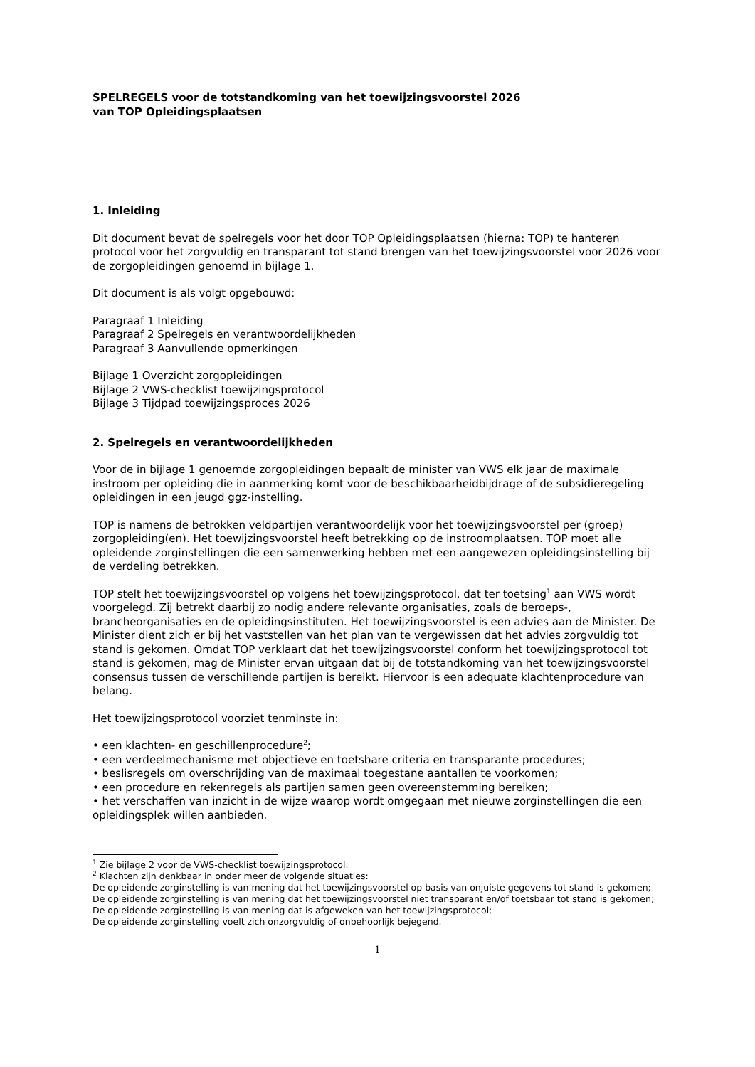SPELREGELS voor de totstandkoming van het toewijzingsvoorstel 2026
van TOP Opleidingsplaatsen
1. Inleiding
Dit document bevat de spelregels voor het door TOP Opleidingsplaatsen (hierna: TOP) te hanteren protocol voor het zorgvuldig en transparant tot stand brengen van het toewijzingsvoorstel voor 2026 voor de zorgopleidingen genoemd in bijlage 1.
Dit document is als volgt opgebouwd:
Paragraaf 1 Inleiding
Paragraaf 2 Spelregels en verantwoordelijkheden
Paragraaf 3 Aanvullende opmerkingen
Bijlage 1 Overzicht zorgopleidingen
Bijlage 2 VWS-checklist toewijzingsprotocol
Bijlage 3 Tijdpad toewijzingsproces 2026
2. Spelregels en verantwoordelijkheden
Voor de in bijlage 1 genoemde zorgopleidingen bepaalt de minister van VWS elk jaar de maximale instroom per opleiding die in aanmerking komt voor de beschikbaarheidbijdrage of de subsidieregeling opleidingen in een jeugd ggz-instelling.
TOP is namens de betrokken veldpartijen verantwoordelijk voor het toewijzingsvoorstel per (groep) zorgopleiding(en). Het toewijzingsvoorstel heeft betrekking op de instroomplaatsen. TOP moet alle opleidende zorginstellingen die een samenwerking hebben met een aangewezen opleidingsinstelling bij de verdeling betrekken.
TOP stelt het toewijzingsvoorstel op volgens het toewijzingsprotocol, dat ter toetsing<sup>1</sup> aan VWS wordt voorgelegd. Zij betrekt daarbij zo nodig andere relevante organisaties, zoals de beroeps-, brancheorganisaties en de opleidingsinstituten. Het toewijzingsvoorstel is een advies aan de Minister. De Minister dient zich er bij het vaststellen van het plan van te vergewissen dat het advies zorgvuldig tot stand is gekomen. Omdat TOP verklaart dat het toewijzingsvoorstel conform het toewijzingsprotocol tot stand is gekomen, mag de Minister ervan uitgaan dat bij de totstandkoming van het toewijzingsvoorstel consensus tussen de verschillende partijen is bereikt. Hiervoor is een adequate klachtenprocedure van belang.
Het toewijzingsprotocol voorziet tenminste in:
• een klachten- en geschillenprocedure<sup>2</sup>;
• een verdeelmechanisme met objectieve en toetsbare criteria en transparante procedures;
• beslisregels om overschrijding van de maximaal toegestane aantallen te voorkomen;
• een procedure en rekenregels als partijen samen geen overeenstemming bereiken;
• het verschaffen van inzicht in de wijze waarop wordt omgegaan met nieuwe zorginstellingen die een opleidingsplek willen aanbieden.
<sup>1</sup> Zie bijlage 2 voor de VWS-checklist toewijzingsprotocol.
<sup>2</sup> Klachten zijn denkbaar in onder meer de volgende situaties:
De opleidende zorginstelling is van mening dat het toewijzingsvoorstel op basis van onjuiste gegevens tot stand is gekomen;
De opleidende zorginstelling is van mening dat het toewijzingsvoorstel niet transparant en/of toetsbaar tot stand is gekomen;
De opleidende zorginstelling is van mening dat is afgeweken van het toewijzingsprotocol;
De opleidende zorginstelling voelt zich onzorgvuldig of onbehoorlijk bejegend.
1